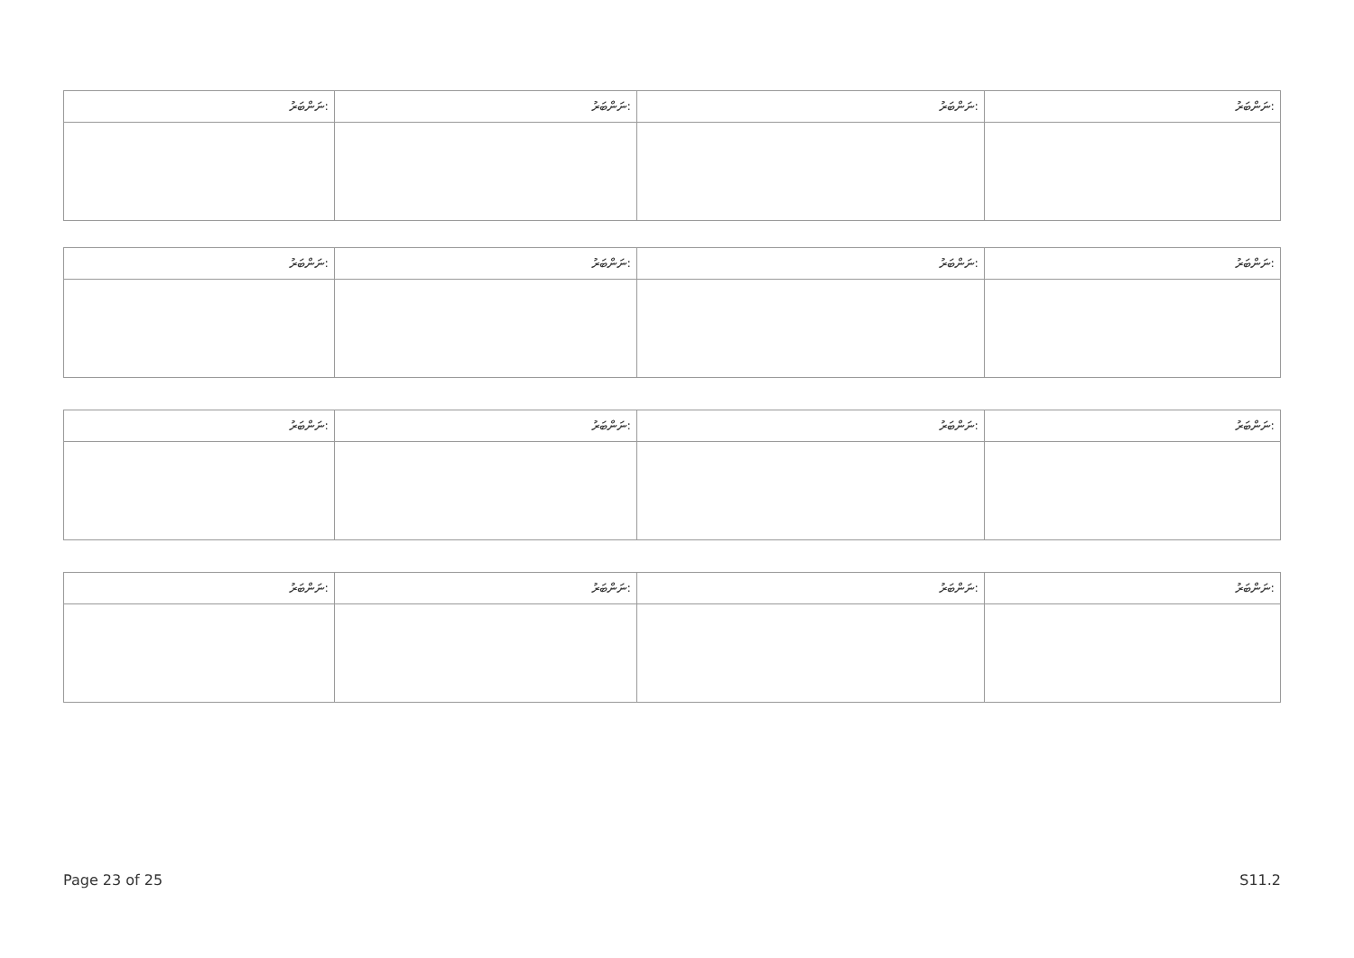| ނަންބަރު: | ނަންބަރު: | ނަންބަރު: | ނަންބަރު: |
| --- | --- | --- | --- |
| ނަންބަރު: | ނަންބަރު: | ނަންބަރު: | ނަންބަރު: |
| --- | --- | --- | --- |
| ނަންބަރު: | ނަންބަރު: | ނަންބަރު: | ނަންބަރު: |
| --- | --- | --- | --- |
| ނަންބަރު: | ނަންބަރު: | ނަންބަރު: | ނަންބަރު: |
| --- | --- | --- | --- |
Page 23 of 25 S11.2